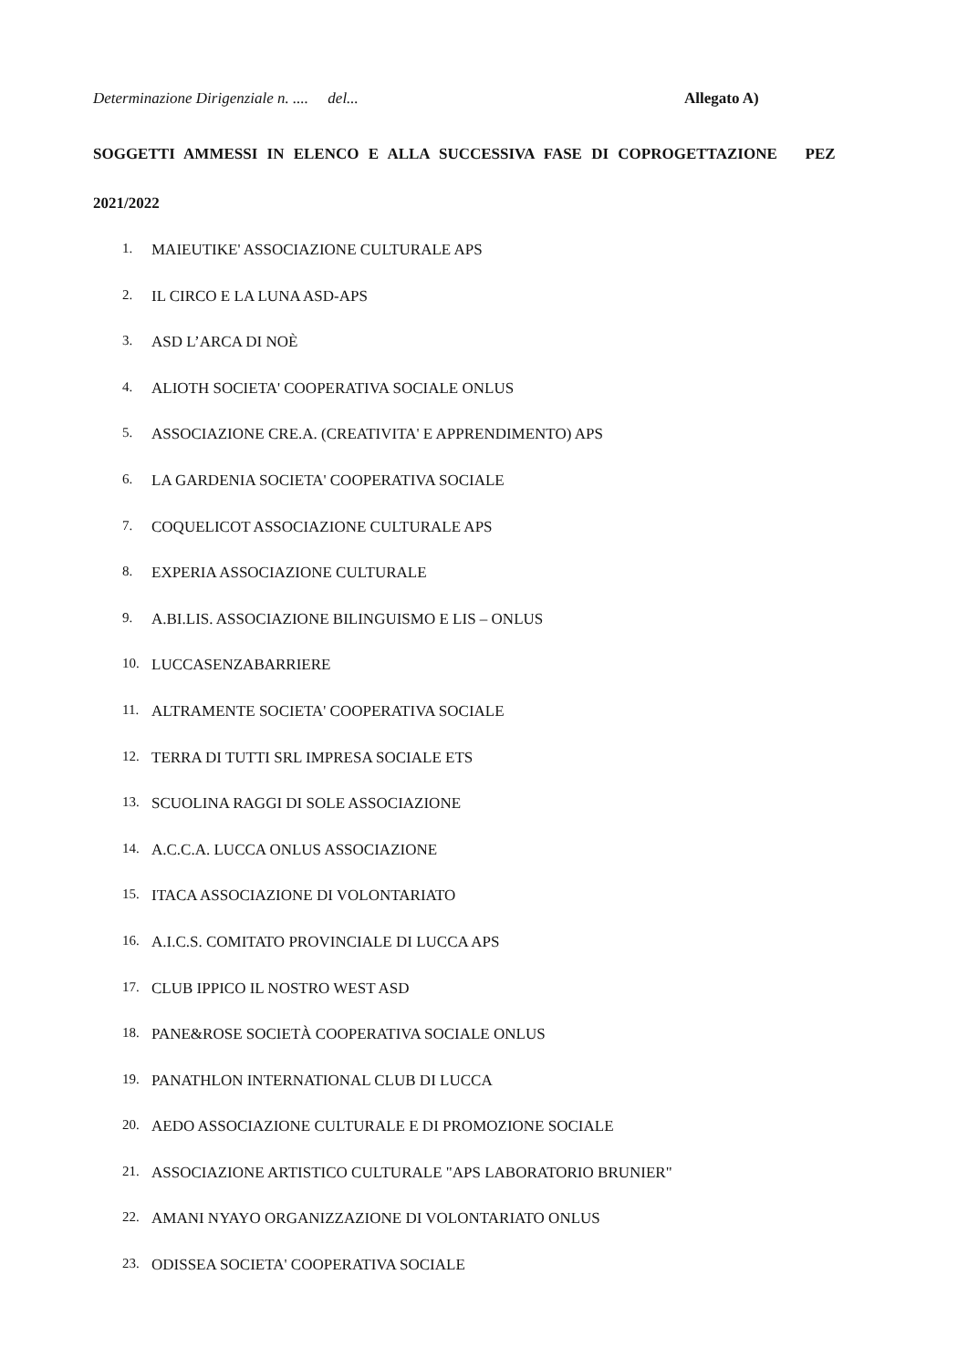Determinazione Dirigenziale n. .... del... Allegato A)
SOGGETTI AMMESSI IN ELENCO E ALLA SUCCESSIVA FASE DI COPROGETTAZIONE PEZ
2021/2022
1. MAIEUTIKE' ASSOCIAZIONE CULTURALE APS
2. IL CIRCO E LA LUNA ASD-APS
3. ASD L’ARCA DI NOÈ
4. ALIOTH SOCIETA' COOPERATIVA SOCIALE ONLUS
5. ASSOCIAZIONE CRE.A. (CREATIVITA' E APPRENDIMENTO) APS
6. LA GARDENIA SOCIETA' COOPERATIVA SOCIALE
7. COQUELICOT ASSOCIAZIONE CULTURALE APS
8. EXPERIA ASSOCIAZIONE CULTURALE
9. A.BI.LIS. ASSOCIAZIONE BILINGUISMO E LIS – ONLUS
10. LUCCASENZABARRIERE
11. ALTRAMENTE SOCIETA' COOPERATIVA SOCIALE
12. TERRA DI TUTTI SRL IMPRESA SOCIALE ETS
13. SCUOLINA RAGGI DI SOLE ASSOCIAZIONE
14. A.C.C.A. LUCCA ONLUS ASSOCIAZIONE
15. ITACA ASSOCIAZIONE DI VOLONTARIATO
16. A.I.C.S. COMITATO PROVINCIALE DI LUCCA APS
17. CLUB IPPICO IL NOSTRO WEST ASD
18. PANE&ROSE SOCIETÀ COOPERATIVA SOCIALE ONLUS
19. PANATHLON INTERNATIONAL CLUB DI LUCCA
20. AEDO ASSOCIAZIONE CULTURALE E DI PROMOZIONE SOCIALE
21. ASSOCIAZIONE ARTISTICO CULTURALE "APS LABORATORIO BRUNIER"
22. AMANI NYAYO ORGANIZZAZIONE DI VOLONTARIATO ONLUS
23. ODISSEA SOCIETA' COOPERATIVA SOCIALE